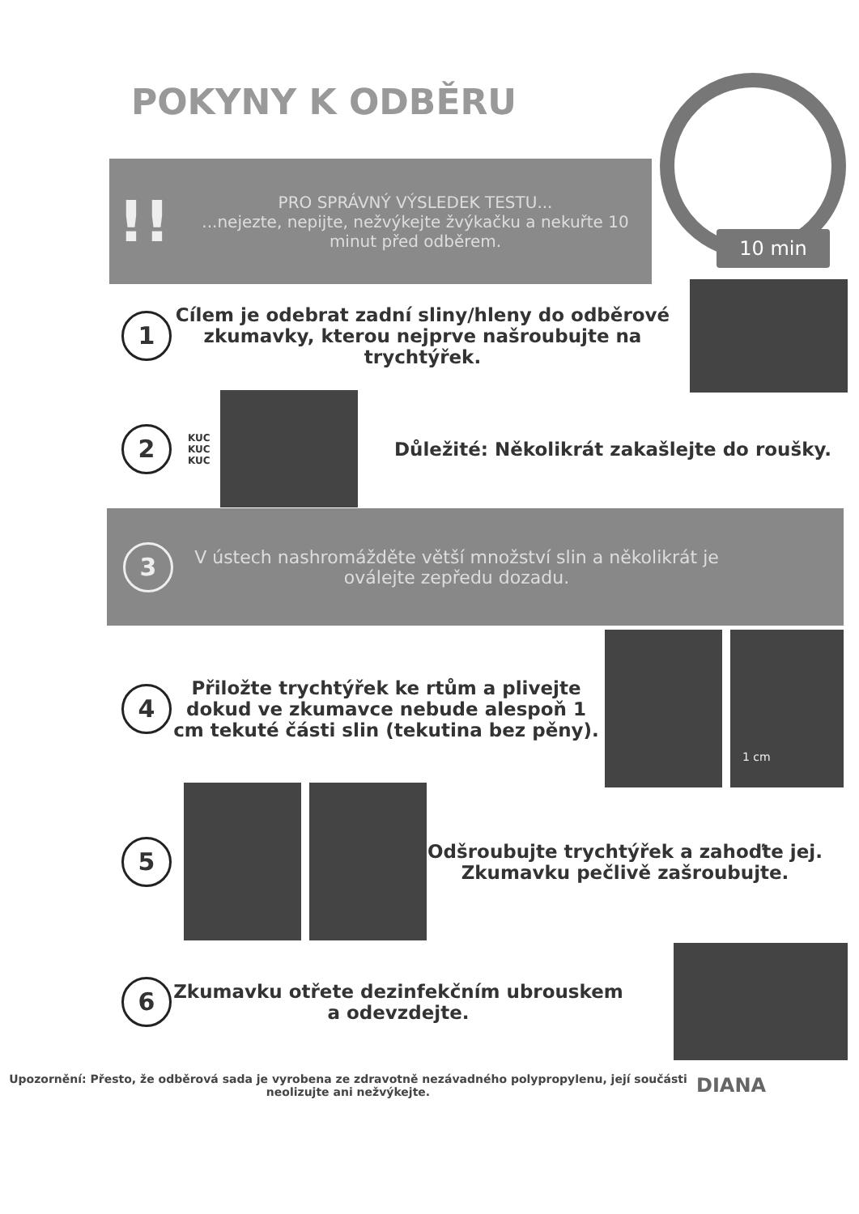POKYNY K ODBĚRU
!!
PRO SPRÁVNÝ VÝSLEDEK TESTU...
...nejezte, nepijte, nežvýkejte žvýkačku a nekuřte 10 minut před odběrem.
10 min
1
Cílem je odebrat zadní sliny/hleny do odběrové zkumavky, kterou nejprve našroubujte na trychtýřek.
2
KUC KUC KUC
Důležité: Několikrát zakašlejte do roušky.
3
V ústech nashromážděte větší množství slin a několikrát je oválejte zepředu dozadu.
4
Přiložte trychtýřek ke rtům a plivejte dokud ve zkumavce nebude alespoň 1 cm tekuté části slin (tekutina bez pěny).
1 cm
5
Odšroubujte trychtýřek a zahoďte jej. Zkumavku pečlivě zašroubujte.
6
Zkumavku otřete dezinfekčním ubrouskem a odevzdejte.
Upozornění: Přesto, že odběrová sada je vyrobena ze zdravotně nezávadného polypropylenu, její součásti neolizujte ani nežvýkejte.
DIANA